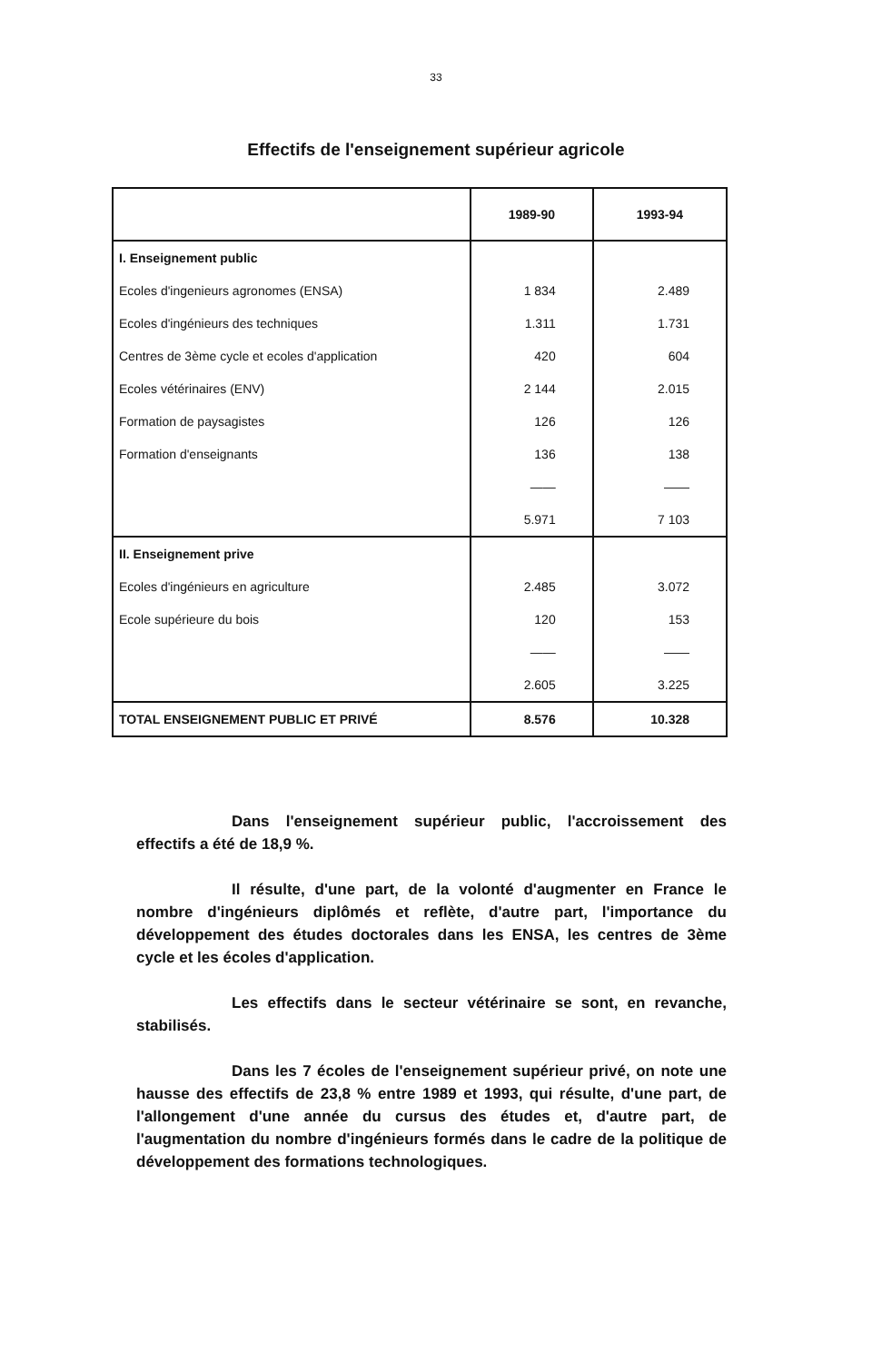33
Effectifs de l'enseignement supérieur agricole
| | 1989-90 | 1993-94 |
| --- | --- | --- |
| I. Enseignement public | | |
| Ecoles d'ingenieurs agronomes (ENSA) | 1 834 | 2.489 |
| Ecoles d'ingénieurs des techniques | 1.311 | 1.731 |
| Centres de 3ème cycle et ecoles d'application | 420 | 604 |
| Ecoles vétérinaires (ENV) | 2 144 | 2.015 |
| Formation de paysagistes | 126 | 126 |
| Formation d'enseignants | 136 | 138 |
| | —— | —— |
| | 5.971 | 7 103 |
| II. Enseignement prive | | |
| Ecoles d'ingénieurs en agriculture | 2.485 | 3.072 |
| Ecole supérieure du bois | 120 | 153 |
| | —— | —— |
| | 2.605 | 3.225 |
| TOTAL ENSEIGNEMENT PUBLIC ET PRIVÉ | 8.576 | 10.328 |
Dans l'enseignement supérieur public, l'accroissement des effectifs a été de 18,9 %.
Il résulte, d'une part, de la volonté d'augmenter en France le nombre d'ingénieurs diplômés et reflète, d'autre part, l'importance du développement des études doctorales dans les ENSA, les centres de 3ème cycle et les écoles d'application.
Les effectifs dans le secteur vétérinaire se sont, en revanche, stabilisés.
Dans les 7 écoles de l'enseignement supérieur privé, on note une hausse des effectifs de 23,8 % entre 1989 et 1993, qui résulte, d'une part, de l'allongement d'une année du cursus des études et, d'autre part, de l'augmentation du nombre d'ingénieurs formés dans le cadre de la politique de développement des formations technologiques.